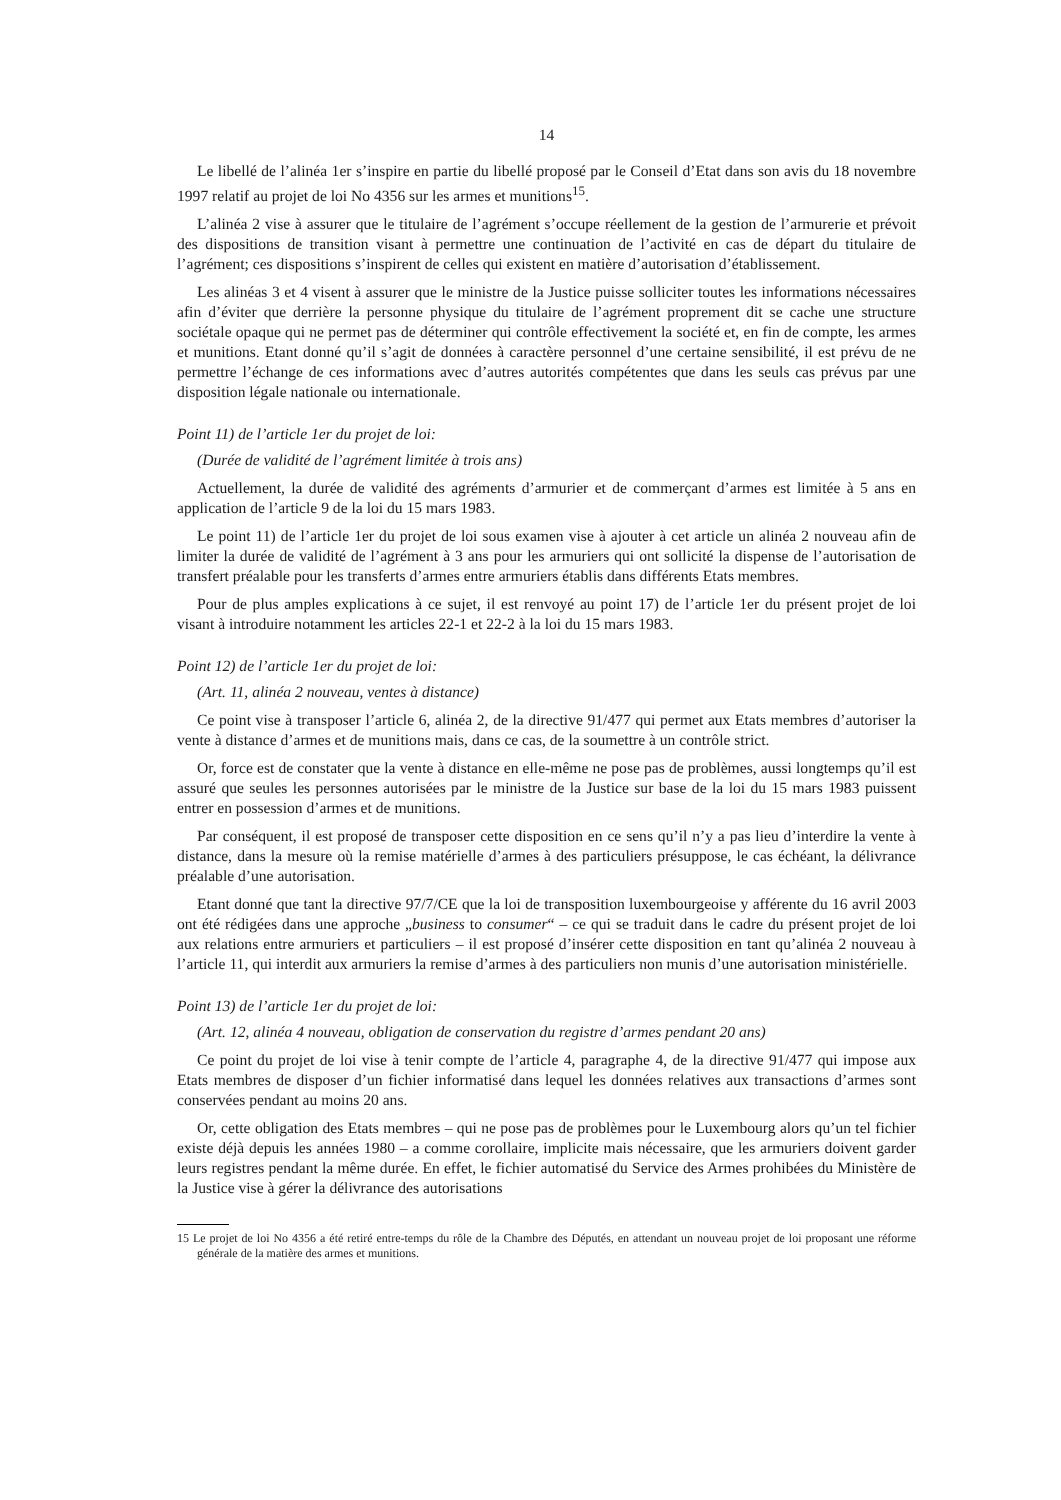14
Le libellé de l’alinéa 1er s’inspire en partie du libellé proposé par le Conseil d’Etat dans son avis du 18 novembre 1997 relatif au projet de loi No 4356 sur les armes et munitions<sup>15</sup>.
L’alinéa 2 vise à assurer que le titulaire de l’agrément s’occupe réellement de la gestion de l’armurerie et prévoit des dispositions de transition visant à permettre une continuation de l’activité en cas de départ du titulaire de l’agrément; ces dispositions s’inspirent de celles qui existent en matière d’autorisation d’établissement.
Les alinéas 3 et 4 visent à assurer que le ministre de la Justice puisse solliciter toutes les informations nécessaires afin d’éviter que derrière la personne physique du titulaire de l’agrément proprement dit se cache une structure sociétale opaque qui ne permet pas de déterminer qui contrôle effectivement la société et, en fin de compte, les armes et munitions. Etant donné qu’il s’agit de données à caractère personnel d’une certaine sensibilité, il est prévu de ne permettre l’échange de ces informations avec d’autres autorités compétentes que dans les seuls cas prévus par une disposition légale nationale ou internationale.
Point 11) de l’article 1er du projet de loi:
(Durée de validité de l’agrément limitée à trois ans)
Actuellement, la durée de validité des agréments d’armurier et de commerçant d’armes est limitée à 5 ans en application de l’article 9 de la loi du 15 mars 1983.
Le point 11) de l’article 1er du projet de loi sous examen vise à ajouter à cet article un alinéa 2 nouveau afin de limiter la durée de validité de l’agrément à 3 ans pour les armuriers qui ont sollicité la dispense de l’autorisation de transfert préalable pour les transferts d’armes entre armuriers établis dans différents Etats membres.
Pour de plus amples explications à ce sujet, il est renvoyé au point 17) de l’article 1er du présent projet de loi visant à introduire notamment les articles 22-1 et 22-2 à la loi du 15 mars 1983.
Point 12) de l’article 1er du projet de loi:
(Art. 11, alinéa 2 nouveau, ventes à distance)
Ce point vise à transposer l’article 6, alinéa 2, de la directive 91/477 qui permet aux Etats membres d’autoriser la vente à distance d’armes et de munitions mais, dans ce cas, de la soumettre à un contrôle strict.
Or, force est de constater que la vente à distance en elle-même ne pose pas de problèmes, aussi longtemps qu’il est assuré que seules les personnes autorisées par le ministre de la Justice sur base de la loi du 15 mars 1983 puissent entrer en possession d’armes et de munitions.
Par conséquent, il est proposé de transposer cette disposition en ce sens qu’il n’y a pas lieu d’interdire la vente à distance, dans la mesure où la remise matérielle d’armes à des particuliers présuppose, le cas échéant, la délivrance préalable d’une autorisation.
Etant donné que tant la directive 97/7/CE que la loi de transposition luxembourgeoise y afférente du 16 avril 2003 ont été rédigées dans une approche „business to consumer“ – ce qui se traduit dans le cadre du présent projet de loi aux relations entre armuriers et particuliers – il est proposé d’insérer cette disposition en tant qu’alinéa 2 nouveau à l’article 11, qui interdit aux armuriers la remise d’armes à des particuliers non munis d’une autorisation ministérielle.
Point 13) de l’article 1er du projet de loi:
(Art. 12, alinéa 4 nouveau, obligation de conservation du registre d’armes pendant 20 ans)
Ce point du projet de loi vise à tenir compte de l’article 4, paragraphe 4, de la directive 91/477 qui impose aux Etats membres de disposer d’un fichier informatisé dans lequel les données relatives aux transactions d’armes sont conservées pendant au moins 20 ans.
Or, cette obligation des Etats membres – qui ne pose pas de problèmes pour le Luxembourg alors qu’un tel fichier existe déjà depuis les années 1980 – a comme corollaire, implicite mais nécessaire, que les armuriers doivent garder leurs registres pendant la même durée. En effet, le fichier automatisé du Service des Armes prohibées du Ministère de la Justice vise à gérer la délivrance des autorisations
15 Le projet de loi No 4356 a été retiré entre-temps du rôle de la Chambre des Députés, en attendant un nouveau projet de loi proposant une réforme générale de la matière des armes et munitions.